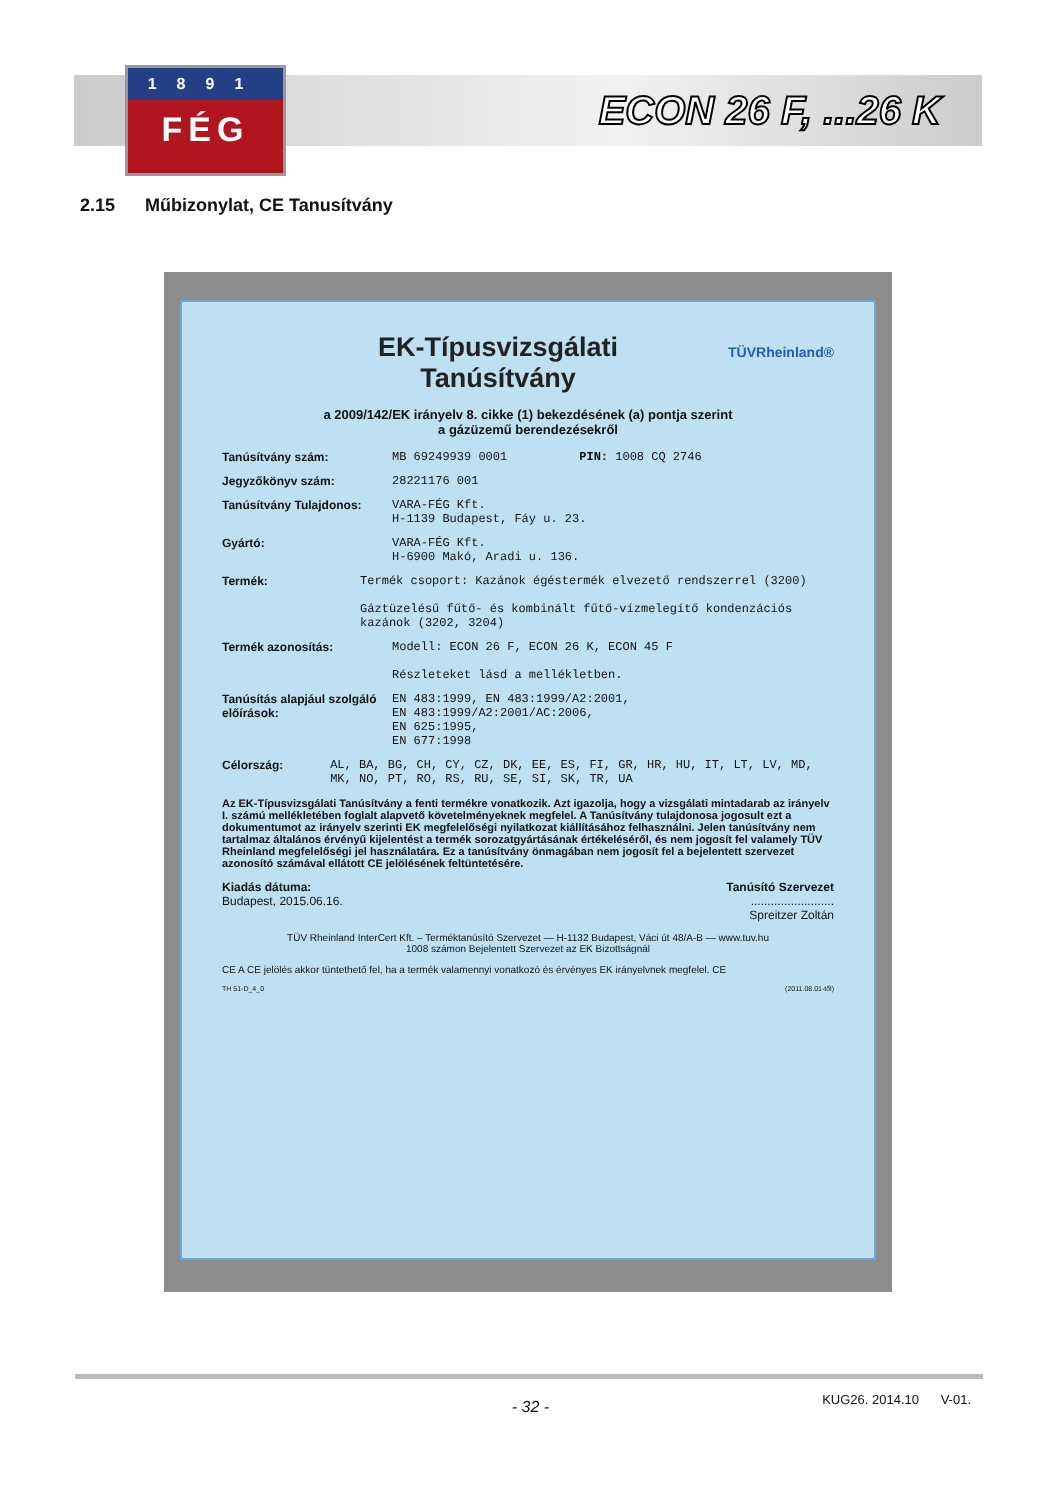1891
FÉG
ECON 26 F, ...26 K
2.15 Műbizonylat, CE Tanusítvány
EK-Típusvizsgálati
Tanúsítvány
TÜVRheinland®
a 2009/142/EK irányelv 8. cikke (1) bekezdésének (a) pontja szerint
a gázüzemű berendezésekről
Tanúsítvány szám: MB 69249939 0001 PIN: 1008 CQ 2746
Jegyzőkönyv szám: 28221176 001
Tanúsítvány Tulajdonos: VARA-FÉG Kft.
H-1139 Budapest, Fáy u. 23.
Gyártó: VARA-FÉG Kft.
H-6900 Makó, Aradi u. 136.
Termék: Termék csoport: Kazánok égéstermék elvezető rendszerrel (3200)
Gáztüzelésű fűtő- és kombinált fűtő-vízmelegítő kondenzációs kazánok (3202, 3204)
Termék azonosítás: Modell: ECON 26 F, ECON 26 K, ECON 45 F
Részleteket lásd a mellékletben.
Tanúsítás alapjául szolgáló előírások:
EN 483:1999, EN 483:1999/A2:2001,
EN 483:1999/A2:2001/AC:2006,
EN 625:1995,
EN 677:1998
Célország: AL, BA, BG, CH, CY, CZ, DK, EE, ES, FI, GR, HR, HU, IT, LT, LV, MD, MK, NO, PT, RO, RS, RU, SE, SI, SK, TR, UA
Az EK-Típusvizsgálati Tanúsítvány a fenti termékre vonatkozik. Azt igazolja, hogy a vizsgálati mintadarab az irányelv I. számú mellékletében foglalt alapvető követelményeknek megfelel. A Tanúsítvány tulajdonosa jogosult ezt a dokumentumot az irányelv szerinti EK megfelelőségi nyilatkozat kiállításához felhasználni. Jelen tanúsítvány nem tartalmaz általános érvényű kijelentést a termék sorozatgyártásának értékeléséről, és nem jogosít fel valamely TÜV Rheinland megfelelőségi jel használatára. Ez a tanúsítvány önmagában nem jogosít fel a bejelentett szervezet azonosító számával ellátott CE jelölésének feltüntetésére.
Kiadás dátuma:
Budapest, 2015.06.16.
Tanúsító Szervezet
.........................
Spreitzer Zoltán
TÜV Rheinland InterCert Kft. – Terméktanúsító Szervezet — H-1132 Budapest, Váci út 48/A-B — www.tuv.hu
1008 számon Bejelentett Szervezet az EK Bizottságnál
CE A CE jelölés akkor tüntethető fel, ha a termék valamennyi vonatkozó és érvényes EK irányelvnek megfelel. CE
TH 51-D_4_0 (2011.08.01-től)
KUG26. 2014.10 V-01. - 32 -